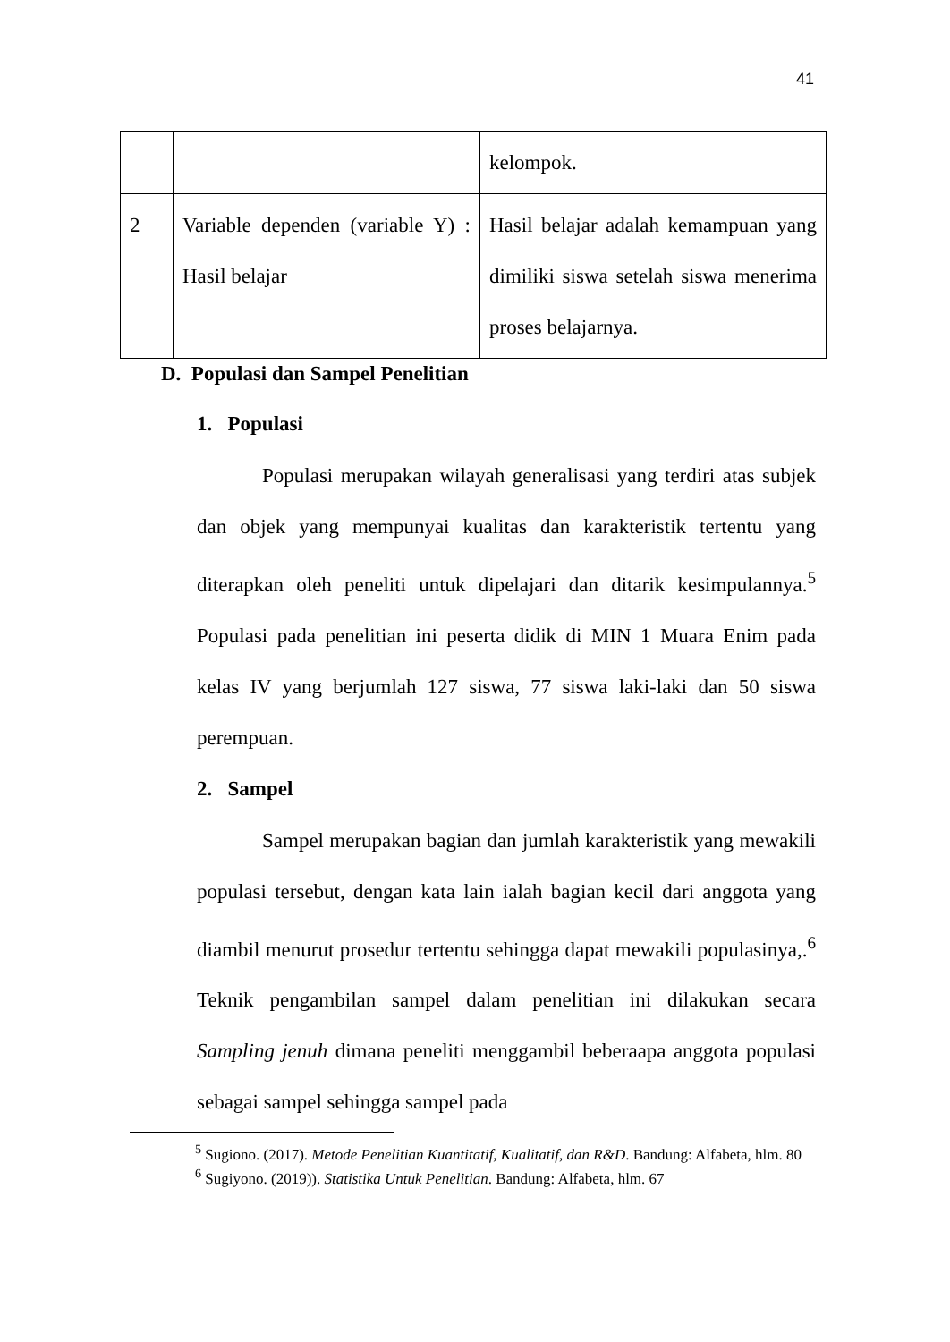41
| | | kelompok. |
| 2 | Variable dependen (variable Y) : Hasil belajar | Hasil belajar adalah kemampuan yang dimiliki siswa setelah siswa menerima proses belajarnya. |
D. Populasi dan Sampel Penelitian
1. Populasi
Populasi merupakan wilayah generalisasi yang terdiri atas subjek dan objek yang mempunyai kualitas dan karakteristik tertentu yang diterapkan oleh peneliti untuk dipelajari dan ditarik kesimpulannya.<sup>5</sup> Populasi pada penelitian ini peserta didik di MIN 1 Muara Enim pada kelas IV yang berjumlah 127 siswa, 77 siswa laki-laki dan 50 siswa perempuan.
2. Sampel
Sampel merupakan bagian dan jumlah karakteristik yang mewakili populasi tersebut, dengan kata lain ialah bagian kecil dari anggota yang diambil menurut prosedur tertentu sehingga dapat mewakili populasinya,.<sup>6</sup> Teknik pengambilan sampel dalam penelitian ini dilakukan secara Sampling jenuh dimana peneliti menggambil beberaapa anggota populasi sebagai sampel sehingga sampel pada
<sup>5</sup> Sugiono. (2017). Metode Penelitian Kuantitatif, Kualitatif, dan R&D. Bandung: Alfabeta, hlm. 80
<sup>6</sup> Sugiyono. (2019)). Statistika Untuk Penelitian. Bandung: Alfabeta, hlm. 67